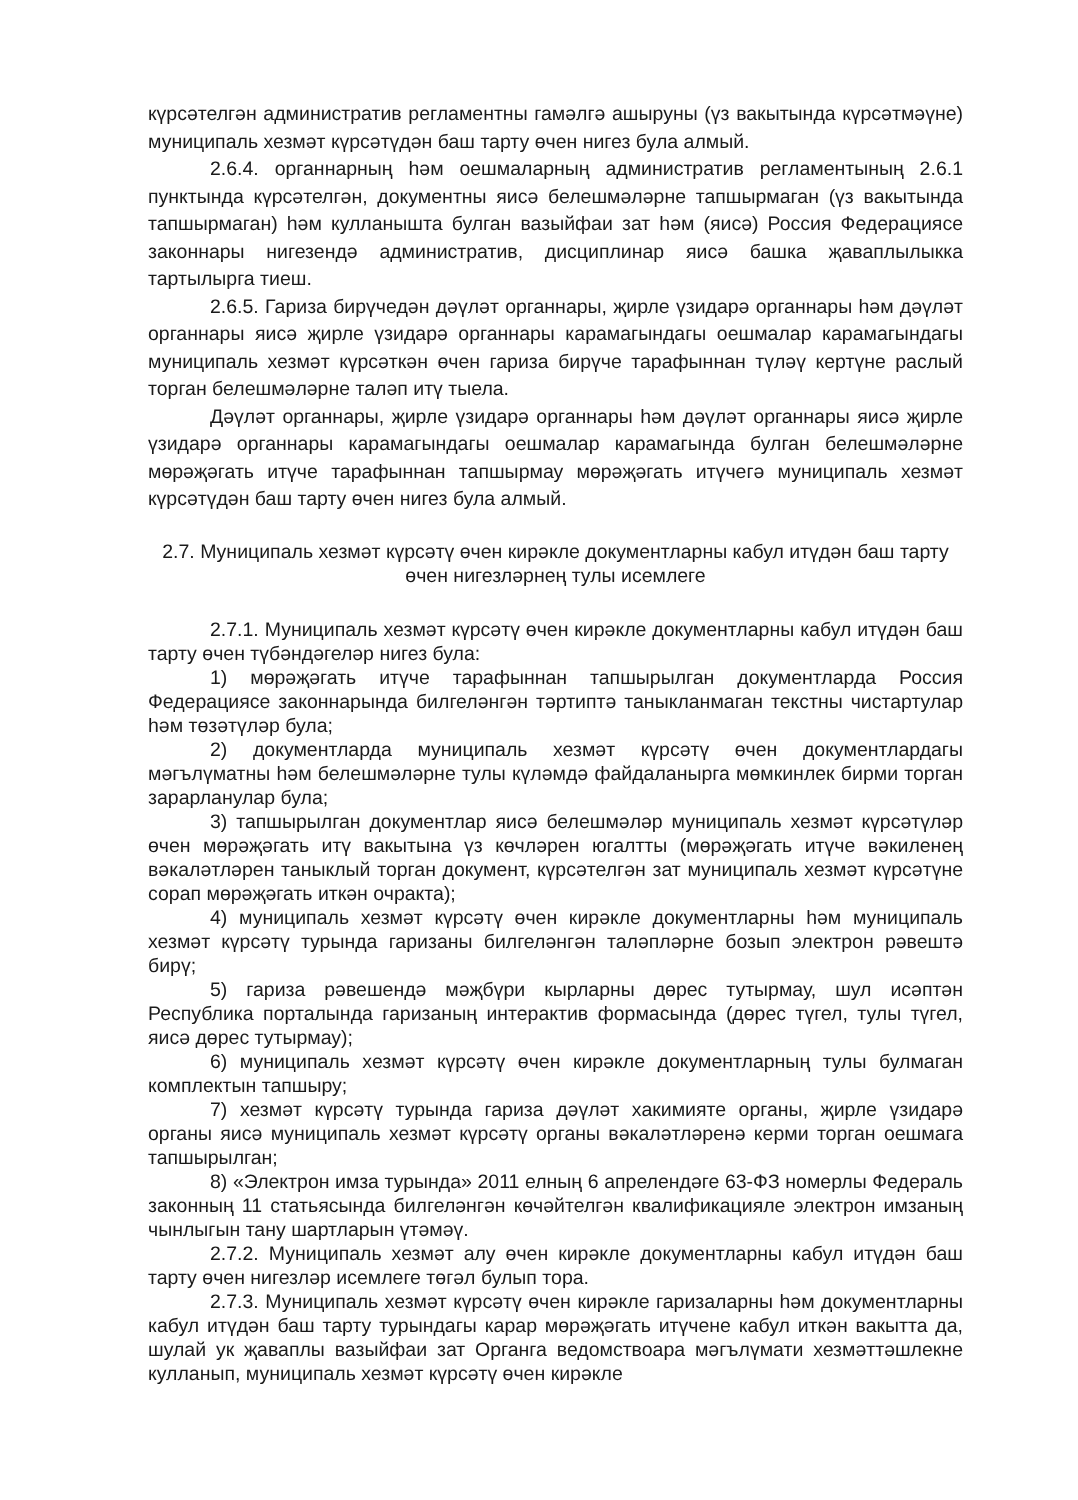күрсәтелгән административ регламентны гамәлгә ашыруны (үз вакытында күрсәтмәүне) муниципаль хезмәт күрсәтүдән баш тарту өчен нигез була алмый.
2.6.4. органнарның һәм оешмаларның административ регламентының 2.6.1 пунктында күрсәтелгән, документны яисә белешмәләрне тапшырмаган (үз вакытында тапшырмаган) һәм кулланышта булган вазыйфаи зат һәм (яисә) Россия Федерациясе законнары нигезендә административ, дисциплинар яисә башка җаваплылыкка тартылырга тиеш.
2.6.5. Гариза бирүчедән дәүләт органнары, җирле үзидарә органнары һәм дәүләт органнары яисә җирле үзидарә органнары карамагындагы оешмалар карамагындагы муниципаль хезмәт күрсәткән өчен гариза бирүче тарафыннан түләү кертүне раслый торган белешмәләрне таләп итү тыела.
Дәүләт органнары, җирле үзидарә органнары һәм дәүләт органнары яисә җирле үзидарә органнары карамагындагы оешмалар карамагында булган белешмәләрне мөрәҗәгать итүче тарафыннан тапшырмау мөрәҗәгать итүчегә муниципаль хезмәт күрсәтүдән баш тарту өчен нигез була алмый.
2.7. Муниципаль хезмәт күрсәтү өчен кирәкле документларны кабул итүдән баш тарту өчен нигезләрнең тулы исемлеге
2.7.1. Муниципаль хезмәт күрсәтү өчен кирәкле документларны кабул итүдән баш тарту өчен түбәндәгеләр нигез була:
1) мөрәҗәгать итүче тарафыннан тапшырылган документларда Россия Федерациясе законнарында билгеләнгән тәртиптә таныкланмаган текстны чистартулар һәм төзәтүләр була;
2) документларда муниципаль хезмәт күрсәтү өчен документлардагы мәгълүматны һәм белешмәләрне тулы күләмдә файдаланырга мөмкинлек бирми торган зарарланулар була;
3) тапшырылган документлар яисә белешмәләр муниципаль хезмәт күрсәтүләр өчен мөрәҗәгать итү вакытына үз көчләрен югалтты (мөрәҗәгать итүче вәкиленең вәкаләтләрен таныклый торган документ, күрсәтелгән зат муниципаль хезмәт күрсәтүне сорап мөрәҗәгать иткән очракта);
4) муниципаль хезмәт күрсәтү өчен кирәкле документларны һәм муниципаль хезмәт күрсәтү турында гаризаны билгеләнгән таләпләрне бозып электрон рәвештә бирү;
5) гариза рәвешендә мәҗбүри кырларны дөрес тутырмау, шул исәптән Республика порталында гаризаның интерактив формасында (дөрес түгел, тулы түгел, яисә дөрес тутырмау);
6) муниципаль хезмәт күрсәтү өчен кирәкле документларның тулы булмаган комплектын тапшыру;
7) хезмәт күрсәтү турында гариза дәүләт хакимияте органы, җирле үзидарә органы яисә муниципаль хезмәт күрсәтү органы вәкаләтләренә керми торган оешмага тапшырылган;
8) «Электрон имза турында» 2011 елның 6 апрелендәге 63-ФЗ номерлы Федераль законның 11 статьясында билгеләнгән көчәйтелгән квалификацияле электрон имзаның чынлыгын тану шартларын үтәмәү.
2.7.2. Муниципаль хезмәт алу өчен кирәкле документларны кабул итүдән баш тарту өчен нигезләр исемлеге төгәл булып тора.
2.7.3. Муниципаль хезмәт күрсәтү өчен кирәкле гаризаларны һәм документларны кабул итүдән баш тарту турындагы карар мөрәҗәгать итүчене кабул иткән вакытта да, шулай ук җаваплы вазыйфаи зат Органга ведомствоара мәгълүмати хезмәттәшлекне кулланып, муниципаль хезмәт күрсәтү өчен кирәкле